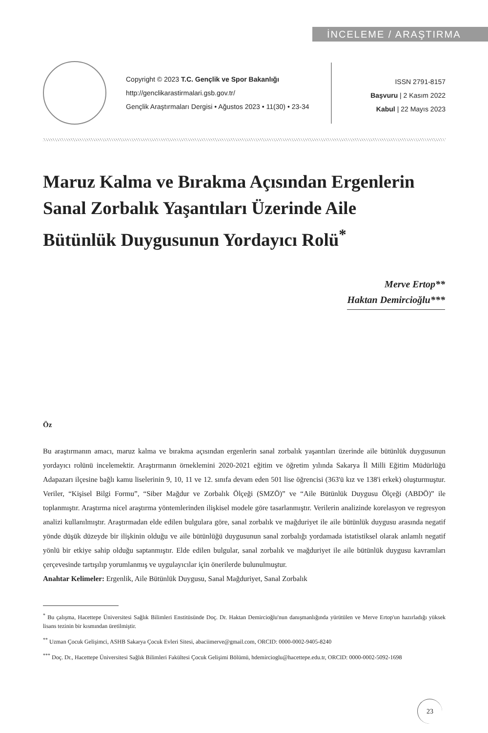İNCELEME / ARAŞTIRMA
Copyright © 2023 T.C. Gençlik ve Spor Bakanlığı
http://genclikarastirmalari.gsb.gov.tr/
Gençlik Araştırmaları Dergisi • Ağustos 2023 • 11(30) • 23-34
ISSN 2791-8157
Başvuru | 2 Kasım 2022
Kabul | 22 Mayıs 2023
Maruz Kalma ve Bırakma Açısından Ergenlerin Sanal Zorbalık Yaşantıları Üzerinde Aile Bütünlük Duygusunun Yordayıcı Rolü<sup>*</sup>
Merve Ertop**
Haktan Demircioğlu***
Öz
Bu araştırmanın amacı, maruz kalma ve bırakma açısından ergenlerin sanal zorbalık yaşantıları üzerinde aile bütünlük duygusunun yordayıcı rolünü incelemektir. Araştırmanın örneklemini 2020-2021 eğitim ve öğretim yılında Sakarya İl Milli Eğitim Müdürlüğü Adapazarı ilçesine bağlı kamu liselerinin 9, 10, 11 ve 12. sınıfa devam eden 501 lise öğrencisi (363'ü kız ve 138'i erkek) oluşturmuştur. Veriler, “Kişisel Bilgi Formu”, “Siber Mağdur ve Zorbalık Ölçeği (SMZÖ)” ve “Aile Bütünlük Duygusu Ölçeği (ABDÖ)” ile toplanmıştır. Araştırma nicel araştırma yöntemlerinden ilişkisel modele göre tasarlanmıştır. Verilerin analizinde korelasyon ve regresyon analizi kullanılmıştır. Araştırmadan elde edilen bulgulara göre, sanal zorbalık ve mağduriyet ile aile bütünlük duygusu arasında negatif yönde düşük düzeyde bir ilişkinin olduğu ve aile bütünlüğü duygusunun sanal zorbalığı yordamada istatistiksel olarak anlamlı negatif yönlü bir etkiye sahip olduğu saptanmıştır. Elde edilen bulgular, sanal zorbalık ve mağduriyet ile aile bütünlük duygusu kavramları çerçevesinde tartışılıp yorumlanmış ve uygulayıcılar için önerilerde bulunulmuştur.
Anahtar Kelimeler: Ergenlik, Aile Bütünlük Duygusu, Sanal Mağduriyet, Sanal Zorbalık
<sup>*</sup> Bu çalışma, Hacettepe Üniversitesi Sağlık Bilimleri Enstitüsünde Doç. Dr. Haktan Demircioğlu'nun danışmanlığında yürütülen ve Merve Ertop'un hazırladığı yüksek lisans tezinin bir kısmından üretilmiştir.
<sup>**</sup> Uzman Çocuk Gelişimci, ASHB Sakarya Çocuk Evleri Sitesi, abaciimerve@gmail.com, ORCID: 0000-0002-9405-8240
<sup>***</sup> Doç. Dr., Hacettepe Üniversitesi Sağlık Bilimleri Fakültesi Çocuk Gelişimi Bölümü, hdemircioglu@hacettepe.edu.tr, ORCID: 0000-0002-5092-1698
23